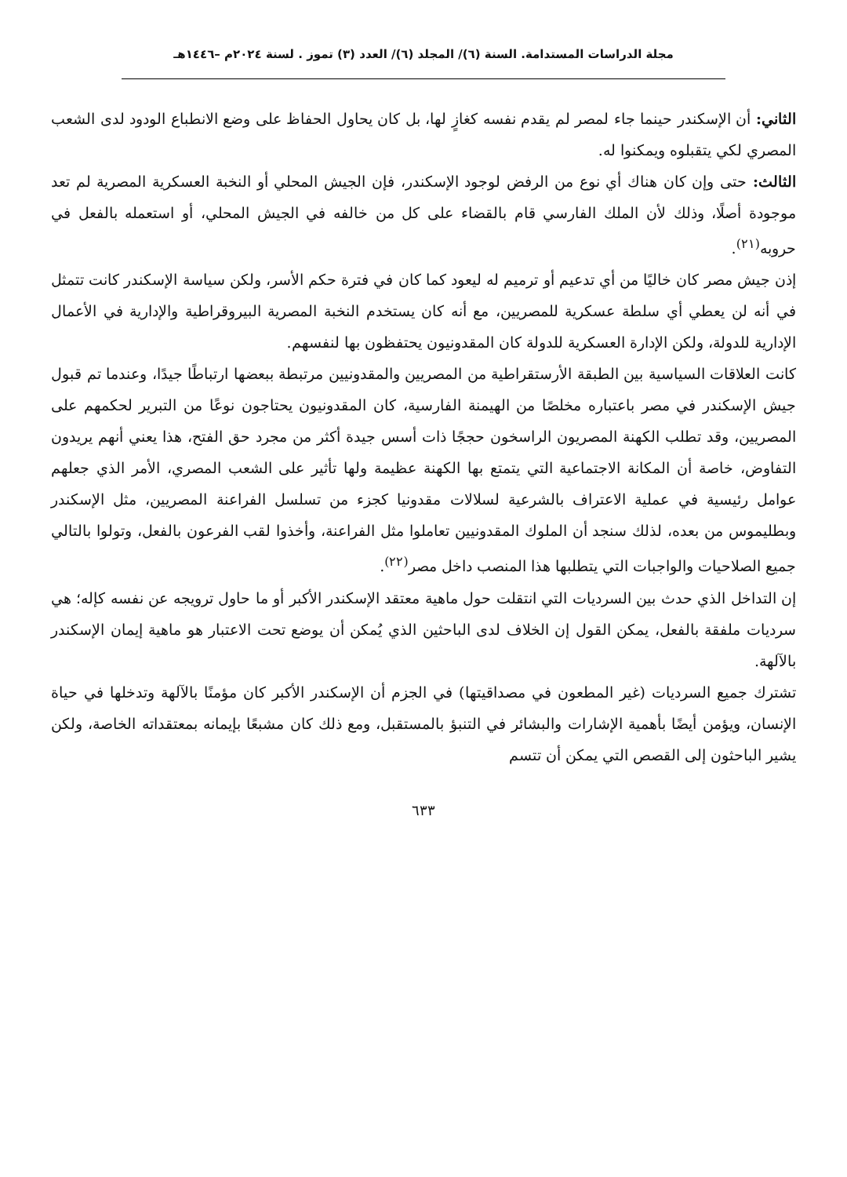مجلة الدراسات المستدامة. السنة (٦)/ المجلد (٦)/ العدد (٣) تموز . لسنة ٢٠٢٤م –١٤٤٦هـ
الثاني: أن الإسكندر حينما جاء لمصر لم يقدم نفسه كغازٍ لها، بل كان يحاول الحفاظ على وضع الانطباع الودود لدى الشعب المصري لكي يتقبلوه ويمكنوا له.
الثالث: حتى وإن كان هناك أي نوع من الرفض لوجود الإسكندر، فإن الجيش المحلي أو النخبة العسكرية المصرية لم تعد موجودة أصلًا، وذلك لأن الملك الفارسي قام بالقضاء على كل من خالفه في الجيش المحلي، أو استعمله بالفعل في حروبه<sup>(٢١)</sup>.
إذن جيش مصر كان خاليًا من أي تدعيم أو ترميم له ليعود كما كان في فترة حكم الأسر، ولكن سياسة الإسكندر كانت تتمثل في أنه لن يعطي أي سلطة عسكرية للمصريين، مع أنه كان يستخدم النخبة المصرية البيروقراطية والإدارية في الأعمال الإدارية للدولة، ولكن الإدارة العسكرية للدولة كان المقدونيون يحتفظون بها لنفسهم.
كانت العلاقات السياسية بين الطبقة الأرستقراطية من المصريين والمقدونيين مرتبطة ببعضها ارتباطًا جيدًا، وعندما تم قبول جيش الإسكندر في مصر باعتباره مخلصًا من الهيمنة الفارسية، كان المقدونيون يحتاجون نوعًا من التبرير لحكمهم على المصريين، وقد تطلب الكهنة المصريون الراسخون حججًا ذات أسس جيدة أكثر من مجرد حق الفتح، هذا يعني أنهم يريدون التفاوض، خاصة أن المكانة الاجتماعية التي يتمتع بها الكهنة عظيمة ولها تأثير على الشعب المصري، الأمر الذي جعلهم عوامل رئيسية في عملية الاعتراف بالشرعية لسلالات مقدونيا كجزء من تسلسل الفراعنة المصريين، مثل الإسكندر وبطليموس من بعده، لذلك سنجد أن الملوك المقدونيين تعاملوا مثل الفراعنة، وأخذوا لقب الفرعون بالفعل، وتولوا بالتالي جميع الصلاحيات والواجبات التي يتطلبها هذا المنصب داخل مصر<sup>(٢٢)</sup>.
إن التداخل الذي حدث بين السرديات التي انتقلت حول ماهية معتقد الإسكندر الأكبر أو ما حاول ترويجه عن نفسه كإله؛ هي سرديات ملفقة بالفعل، يمكن القول إن الخلاف لدى الباحثين الذي يُمكن أن يوضع تحت الاعتبار هو ماهية إيمان الإسكندر بالآلهة.
تشترك جميع السرديات (غير المطعون في مصداقيتها) في الجزم أن الإسكندر الأكبر كان مؤمنًا بالآلهة وتدخلها في حياة الإنسان، ويؤمن أيضًا بأهمية الإشارات والبشائر في التنبؤ بالمستقبل، ومع ذلك كان مشبعًا بإيمانه بمعتقداته الخاصة، ولكن يشير الباحثون إلى القصص التي يمكن أن تتسم
٦٣٣